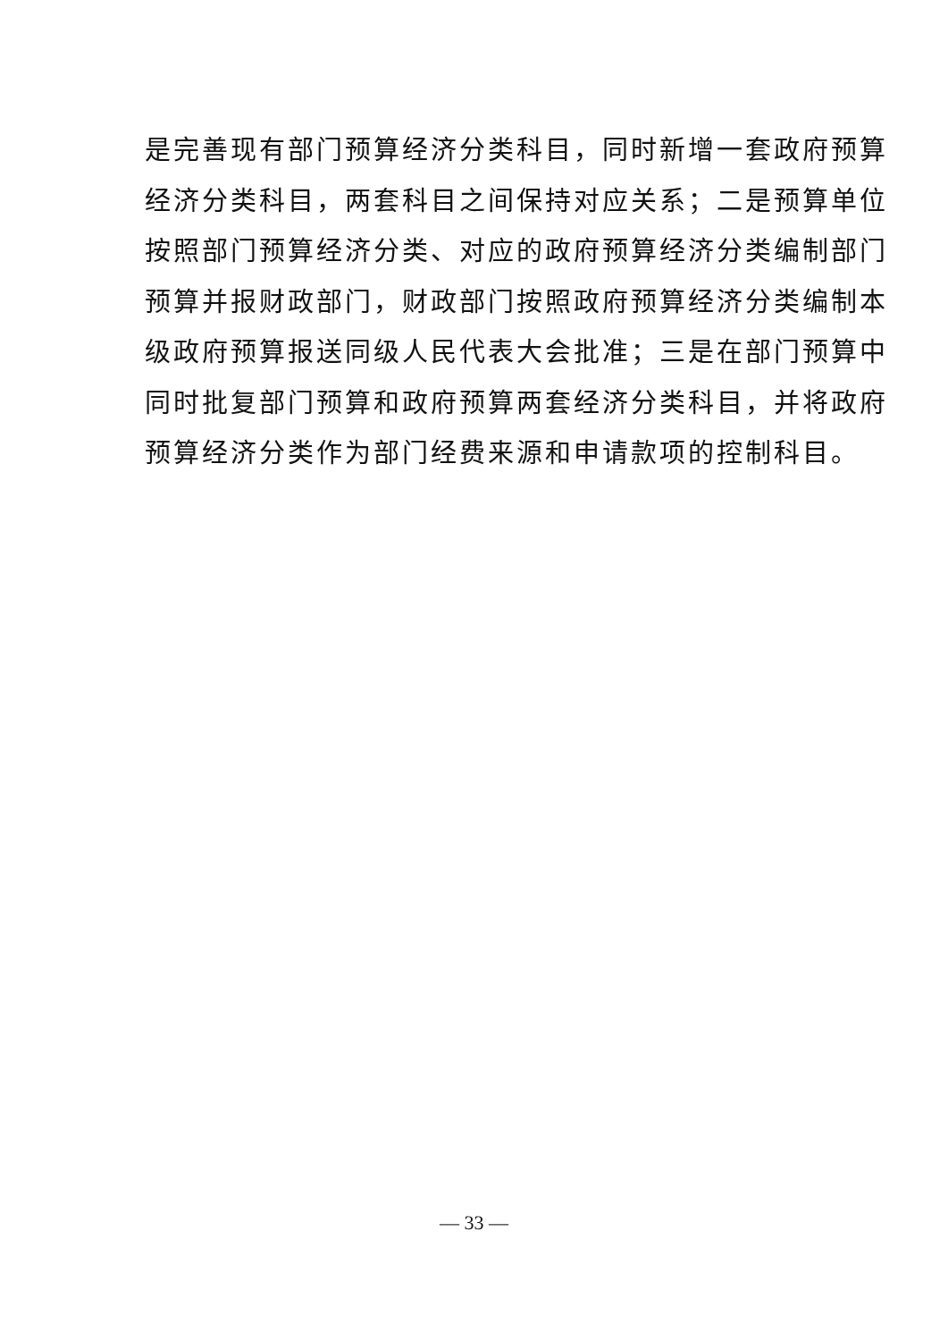是完善现有部门预算经济分类科目，同时新增一套政府预算
经济分类科目，两套科目之间保持对应关系；二是预算单位
按照部门预算经济分类、对应的政府预算经济分类编制部门
预算并报财政部门，财政部门按照政府预算经济分类编制本
级政府预算报送同级人民代表大会批准；三是在部门预算中
同时批复部门预算和政府预算两套经济分类科目，并将政府
预算经济分类作为部门经费来源和申请款项的控制科目。
— 33 —